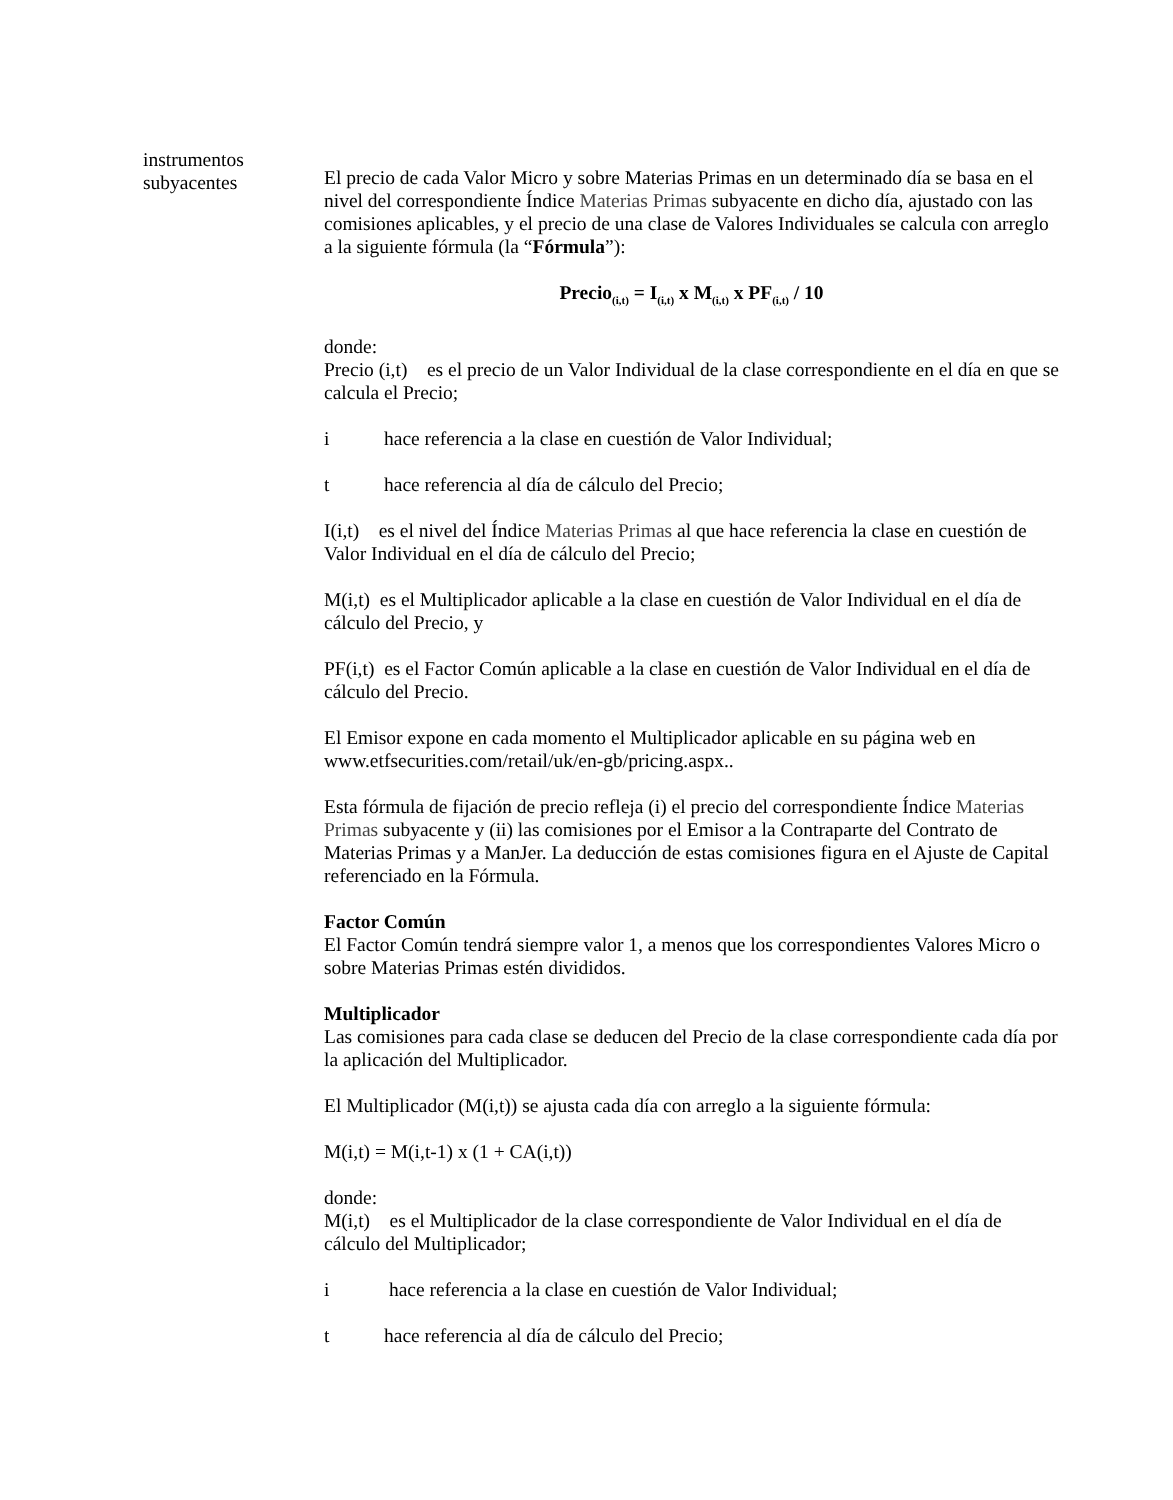instrumentos
subyacentes
El precio de cada Valor Micro y sobre Materias Primas en un determinado día se basa en el nivel del correspondiente Índice Materias Primas subyacente en dicho día, ajustado con las comisiones aplicables, y el precio de una clase de Valores Individuales se calcula con arreglo a la siguiente fórmula (la “Fórmula”):
Precio<sub>(i,t)</sub> = I<sub>(i,t)</sub> x M<sub>(i,t)</sub> x PF<sub>(i,t)</sub> / 10
donde:
Precio (i,t) es el precio de un Valor Individual de la clase correspondiente en el día en que se calcula el Precio;
i hace referencia a la clase en cuestión de Valor Individual;
t hace referencia al día de cálculo del Precio;
I(i,t) es el nivel del Índice Materias Primas al que hace referencia la clase en cuestión de Valor Individual en el día de cálculo del Precio;
M(i,t) es el Multiplicador aplicable a la clase en cuestión de Valor Individual en el día de cálculo del Precio, y
PF(i,t) es el Factor Común aplicable a la clase en cuestión de Valor Individual en el día de cálculo del Precio.
El Emisor expone en cada momento el Multiplicador aplicable en su página web en www.etfsecurities.com/retail/uk/en-gb/pricing.aspx..
Esta fórmula de fijación de precio refleja (i) el precio del correspondiente Índice Materias Primas subyacente y (ii) las comisiones por el Emisor a la Contraparte del Contrato de Materias Primas y a ManJer. La deducción de estas comisiones figura en el Ajuste de Capital referenciado en la Fórmula.
Factor Común
El Factor Común tendrá siempre valor 1, a menos que los correspondientes Valores Micro o sobre Materias Primas estén divididos.
Multiplicador
Las comisiones para cada clase se deducen del Precio de la clase correspondiente cada día por la aplicación del Multiplicador.
El Multiplicador (M(i,t)) se ajusta cada día con arreglo a la siguiente fórmula:
M(i,t) = M(i,t-1) x (1 + CA(i,t))
donde:
M(i,t) es el Multiplicador de la clase correspondiente de Valor Individual en el día de cálculo del Multiplicador;
i hace referencia a la clase en cuestión de Valor Individual;
t hace referencia al día de cálculo del Precio;